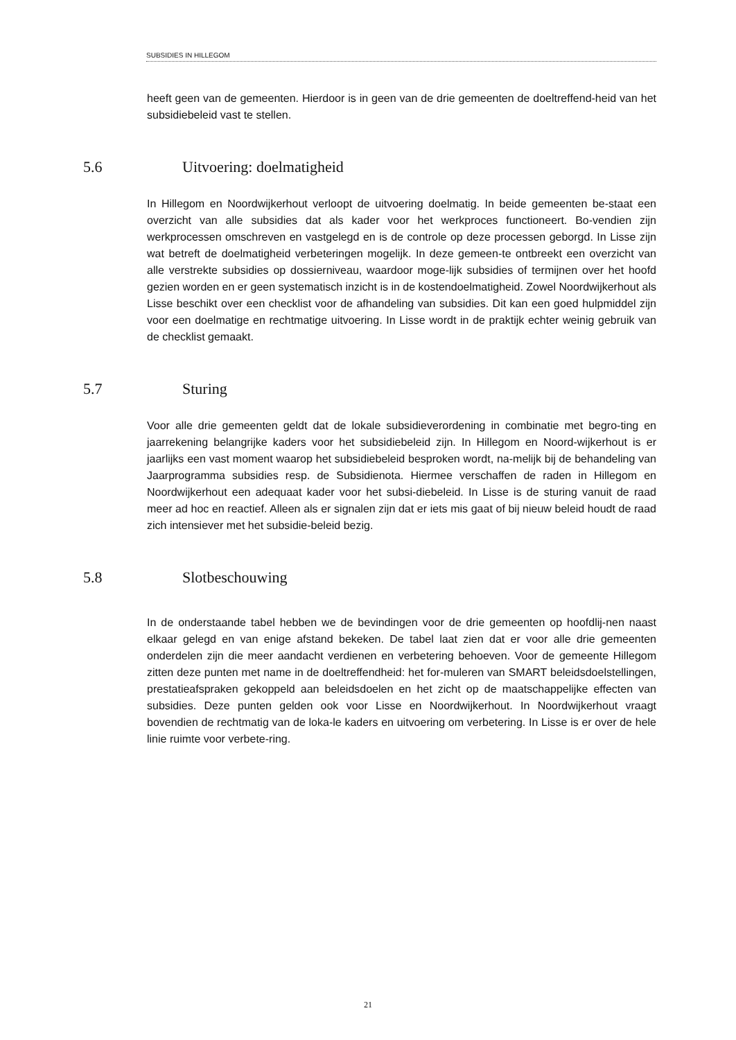SUBSIDIES IN HILLEGOM
heeft geen van de gemeenten. Hierdoor is in geen van de drie gemeenten de doeltreffend-heid van het subsidiebeleid vast te stellen.
5.6 Uitvoering: doelmatigheid
In Hillegom en Noordwijkerhout verloopt de uitvoering doelmatig. In beide gemeenten be-staat een overzicht van alle subsidies dat als kader voor het werkproces functioneert. Bo-vendien zijn werkprocessen omschreven en vastgelegd en is de controle op deze processen geborgd. In Lisse zijn wat betreft de doelmatigheid verbeteringen mogelijk. In deze gemeen-te ontbreekt een overzicht van alle verstrekte subsidies op dossierniveau, waardoor moge-lijk subsidies of termijnen over het hoofd gezien worden en er geen systematisch inzicht is in de kostendoelmatigheid. Zowel Noordwijkerhout als Lisse beschikt over een checklist voor de afhandeling van subsidies. Dit kan een goed hulpmiddel zijn voor een doelmatige en rechtmatige uitvoering. In Lisse wordt in de praktijk echter weinig gebruik van de checklist gemaakt.
5.7 Sturing
Voor alle drie gemeenten geldt dat de lokale subsidieverordening in combinatie met begro-ting en jaarrekening belangrijke kaders voor het subsidiebeleid zijn. In Hillegom en Noord-wijkerhout is er jaarlijks een vast moment waarop het subsidiebeleid besproken wordt, na-melijk bij de behandeling van Jaarprogramma subsidies resp. de Subsidienota. Hiermee verschaffen de raden in Hillegom en Noordwijkerhout een adequaat kader voor het subsi-diebeleid. In Lisse is de sturing vanuit de raad meer ad hoc en reactief. Alleen als er signalen zijn dat er iets mis gaat of bij nieuw beleid houdt de raad zich intensiever met het subsidie-beleid bezig.
5.8 Slotbeschouwing
In de onderstaande tabel hebben we de bevindingen voor de drie gemeenten op hoofdlij-nen naast elkaar gelegd en van enige afstand bekeken. De tabel laat zien dat er voor alle drie gemeenten onderdelen zijn die meer aandacht verdienen en verbetering behoeven. Voor de gemeente Hillegom zitten deze punten met name in de doeltreffendheid: het for-muleren van SMART beleidsdoelstellingen, prestatieafspraken gekoppeld aan beleidsdoelen en het zicht op de maatschappelijke effecten van subsidies. Deze punten gelden ook voor Lisse en Noordwijkerhout. In Noordwijkerhout vraagt bovendien de rechtmatig van de loka-le kaders en uitvoering om verbetering. In Lisse is er over de hele linie ruimte voor verbete-ring.
21